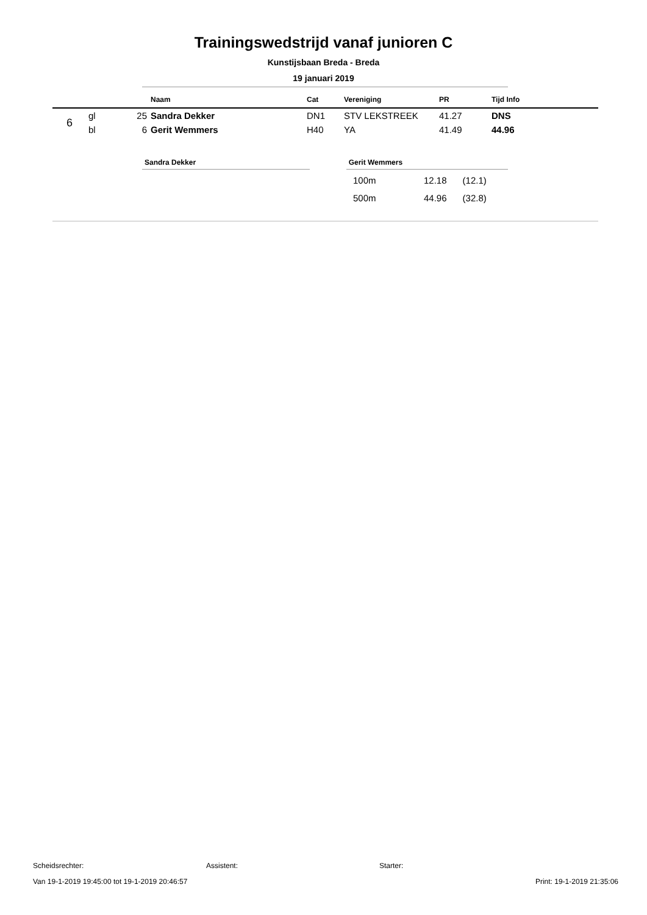Trainingswedstrijd vanaf junioren C
Kunstijsbaan Breda - Breda
19 januari 2019
| | | | Naam | Cat | Vereniging | PR | Tijd Info |
| --- | --- | --- | --- | --- | --- | --- | --- |
| 6 | gl | 25 | Sandra Dekker | DN1 | STV LEKSTREEK | 41.27 | DNS |
| | bl | 6 | Gerit Wemmers | H40 | YA | 41.49 | 44.96 |
Sandra Dekker Gerit Wemmers
| 100m | 12.18 | (12.1) |
| 500m | 44.96 | (32.8) |
Scheidsrechter: Assistent: Starter:
Van 19-1-2019 19:45:00 tot 19-1-2019 20:46:57 Print: 19-1-2019 21:35:06